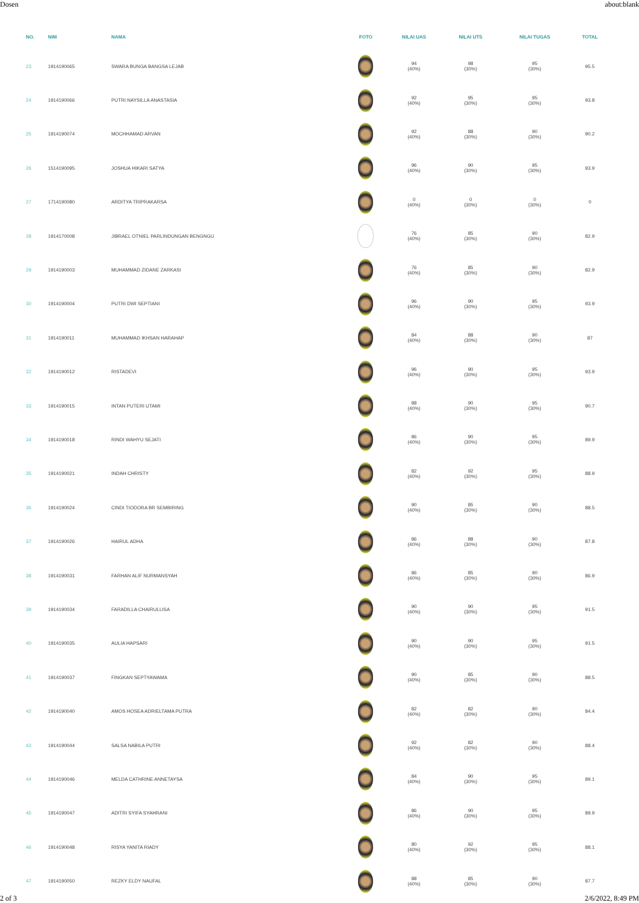Dosen about:blank
| NO. | NIM | NAMA | FOTO | NILAI UAS | NILAI UTS | NILAI TUGAS | TOTAL |
| --- | --- | --- | --- | --- | --- | --- | --- |
| 23 | 1914190065 | SWARA BUNGA BANGSA LEJAB | | 94 (40%) | 98 (30%) | 95 (30%) | 95.5 |
| 24 | 1914190066 | PUTRI NAYSILLA ANASTASIA | | 92 (40%) | 95 (30%) | 95 (30%) | 93.8 |
| 25 | 1914190074 | MOCHHAMAD ARVAN | | 92 (40%) | 88 (30%) | 90 (30%) | 90.2 |
| 26 | 1514190095 | JOSHUA HIKARI SATYA | | 96 (40%) | 90 (30%) | 95 (30%) | 93.9 |
| 27 | 1714190080 | ARDITYA TRIPRAKARSA | | 0 (40%) | 0 (30%) | 0 (30%) | 0 |
| 28 | 1914170008 | JIBRAEL OTNIEL PARLINDUNGAN BENGNGU | | 76 (40%) | 85 (30%) | 90 (30%) | 82.9 |
| 29 | 1914190003 | MUHAMMAD ZIDANE ZARKASI | | 76 (40%) | 85 (30%) | 90 (30%) | 82.9 |
| 30 | 1914190004 | PUTRI DWI SEPTIANI | | 96 (40%) | 90 (30%) | 95 (30%) | 93.9 |
| 31 | 1914190011 | MUHAMMAD IKHSAN HARAHAP | | 84 (40%) | 88 (30%) | 90 (30%) | 87 |
| 32 | 1914190012 | RISTADEVI | | 96 (40%) | 90 (30%) | 95 (30%) | 93.9 |
| 33 | 1914190015 | INTAN PUTERI UTAMI | | 88 (40%) | 90 (30%) | 95 (30%) | 90.7 |
| 34 | 1914190018 | RINDI WAHYU SEJATI | | 86 (40%) | 90 (30%) | 95 (30%) | 89.9 |
| 35 | 1914190021 | INDAH CHRISTY | | 82 (40%) | 92 (30%) | 95 (30%) | 88.9 |
| 36 | 1914190024 | CINDI TIODORA BR SEMBIRING | | 90 (40%) | 85 (30%) | 90 (30%) | 88.5 |
| 37 | 1914190026 | HAIRUL ADHA | | 86 (40%) | 88 (30%) | 90 (30%) | 87.8 |
| 38 | 1914190031 | FARHAN ALIF NURMANSYAH | | 86 (40%) | 85 (30%) | 90 (30%) | 86.9 |
| 39 | 1914190034 | FARADILLA CHAIRULLISA | | 90 (40%) | 90 (30%) | 95 (30%) | 91.5 |
| 40 | 1914190035 | AULIA HAPSARI | | 90 (40%) | 90 (30%) | 95 (30%) | 91.5 |
| 41 | 1914190037 | FINGKAN SEPTYAWAMA | | 90 (40%) | 85 (30%) | 90 (30%) | 88.5 |
| 42 | 1914190040 | AMOS HOSEA ADRIELTAMA PUTRA | | 82 (40%) | 82 (30%) | 90 (30%) | 84.4 |
| 43 | 1914190044 | SALSA NABILA PUTRI | | 92 (40%) | 82 (30%) | 90 (30%) | 88.4 |
| 44 | 1914190046 | MELDA CATHRINE ANNETAYSA | | 84 (40%) | 90 (30%) | 95 (30%) | 89.1 |
| 45 | 1914190047 | ADITRI SYIFA SYAHRANI | | 86 (40%) | 90 (30%) | 95 (30%) | 89.9 |
| 46 | 1914190048 | RISYA YANITA RIADY | | 80 (40%) | 92 (30%) | 95 (30%) | 88.1 |
| 47 | 1914190050 | REZKY ELDY NAUFAL | | 88 (40%) | 85 (30%) | 90 (30%) | 87.7 |
2 of 3 2/6/2022, 8:49 PM